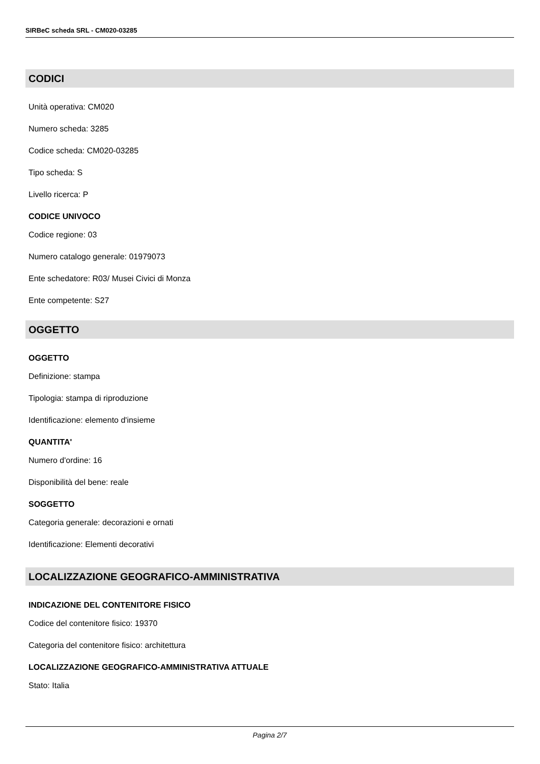SIRBeC scheda SRL - CM020-03285
CODICI
Unità operativa: CM020
Numero scheda: 3285
Codice scheda: CM020-03285
Tipo scheda: S
Livello ricerca: P
CODICE UNIVOCO
Codice regione: 03
Numero catalogo generale: 01979073
Ente schedatore: R03/ Musei Civici di Monza
Ente competente: S27
OGGETTO
OGGETTO
Definizione: stampa
Tipologia: stampa di riproduzione
Identificazione: elemento d'insieme
QUANTITA'
Numero d'ordine: 16
Disponibilità del bene: reale
SOGGETTO
Categoria generale: decorazioni e ornati
Identificazione: Elementi decorativi
LOCALIZZAZIONE GEOGRAFICO-AMMINISTRATIVA
INDICAZIONE DEL CONTENITORE FISICO
Codice del contenitore fisico: 19370
Categoria del contenitore fisico: architettura
LOCALIZZAZIONE GEOGRAFICO-AMMINISTRATIVA ATTUALE
Stato: Italia
Pagina 2/7